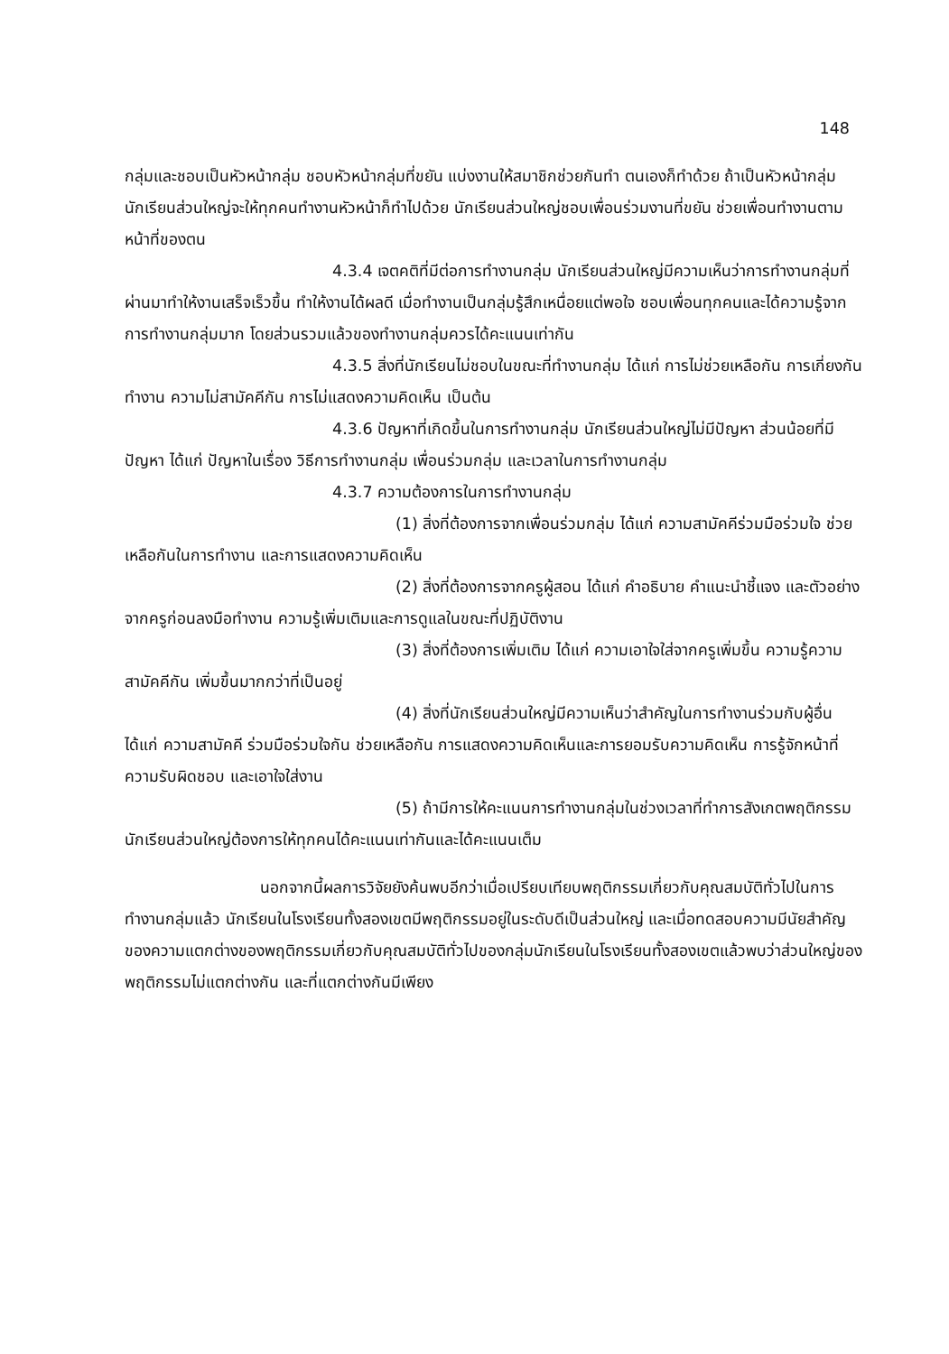148
กลุ่มและชอบเป็นหัวหน้ากลุ่ม ชอบหัวหน้ากลุ่มที่ขยัน แบ่งงานให้สมาชิกช่วยกันทำ ตนเองก็ทำด้วย ถ้าเป็นหัวหน้ากลุ่มนักเรียนส่วนใหญ่จะให้ทุกคนทำงานหัวหน้าก็ทำไปด้วย นักเรียนส่วนใหญ่ชอบเพื่อนร่วมงานที่ขยัน ช่วยเพื่อนทำงานตามหน้าที่ของตน
4.3.4 เจตคติที่มีต่อการทำงานกลุ่ม นักเรียนส่วนใหญ่มีความเห็นว่าการทำงานกลุ่มที่ผ่านมาทำให้งานเสร็จเร็วขึ้น ทำให้งานได้ผลดี เมื่อทำงานเป็นกลุ่มรู้สึกเหนื่อยแต่พอใจ ชอบเพื่อนทุกคนและได้ความรู้จากการทำงานกลุ่มมาก โดยส่วนรวมแล้วของทำงานกลุ่มควรได้คะแนนเท่ากัน
4.3.5 สิ่งที่นักเรียนไม่ชอบในขณะที่ทำงานกลุ่ม ได้แก่ การไม่ช่วยเหลือกัน การเกี่ยงกันทำงาน ความไม่สามัคคีกัน การไม่แสดงความคิดเห็น เป็นต้น
4.3.6 ปัญหาที่เกิดขึ้นในการทำงานกลุ่ม นักเรียนส่วนใหญ่ไม่มีปัญหา ส่วนน้อยที่มีปัญหา ได้แก่ ปัญหาในเรื่อง วิธีการทำงานกลุ่ม เพื่อนร่วมกลุ่ม และเวลาในการทำงานกลุ่ม
4.3.7 ความต้องการในการทำงานกลุ่ม
(1) สิ่งที่ต้องการจากเพื่อนร่วมกลุ่ม ได้แก่ ความสามัคคีร่วมมือร่วมใจ ช่วยเหลือกันในการทำงาน และการแสดงความคิดเห็น
(2) สิ่งที่ต้องการจากครูผู้สอน ได้แก่ คำอธิบาย คำแนะนำชี้แจง และตัวอย่างจากครูก่อนลงมือทำงาน ความรู้เพิ่มเติมและการดูแลในขณะที่ปฏิบัติงาน
(3) สิ่งที่ต้องการเพิ่มเติม ได้แก่ ความเอาใจใส่จากครูเพิ่มขึ้น ความรู้ความสามัคคีกัน เพิ่มขึ้นมากกว่าที่เป็นอยู่
(4) สิ่งที่นักเรียนส่วนใหญ่มีความเห็นว่าสำคัญในการทำงานร่วมกับผู้อื่น ได้แก่ ความสามัคคี ร่วมมือร่วมใจกัน ช่วยเหลือกัน การแสดงความคิดเห็นและการยอมรับความคิดเห็น การรู้จักหน้าที่ความรับผิดชอบ และเอาใจใส่งาน
(5) ถ้ามีการให้คะแนนการทำงานกลุ่มในช่วงเวลาที่ทำการสังเกตพฤติกรรมนักเรียนส่วนใหญ่ต้องการให้ทุกคนได้คะแนนเท่ากันและได้คะแนนเต็ม
นอกจากนี้ผลการวิจัยยังค้นพบอีกว่าเมื่อเปรียบเทียบพฤติกรรมเกี่ยวกับคุณสมบัติทั่วไปในการทำงานกลุ่มแล้ว นักเรียนในโรงเรียนทั้งสองเขตมีพฤติกรรมอยู่ในระดับดีเป็นส่วนใหญ่ และเมื่อทดสอบความมีนัยสำคัญของความแตกต่างของพฤติกรรมเกี่ยวกับคุณสมบัติทั่วไปของกลุ่มนักเรียนในโรงเรียนทั้งสองเขตแล้วพบว่าส่วนใหญ่ของพฤติกรรมไม่แตกต่างกัน และที่แตกต่างกันมีเพียง